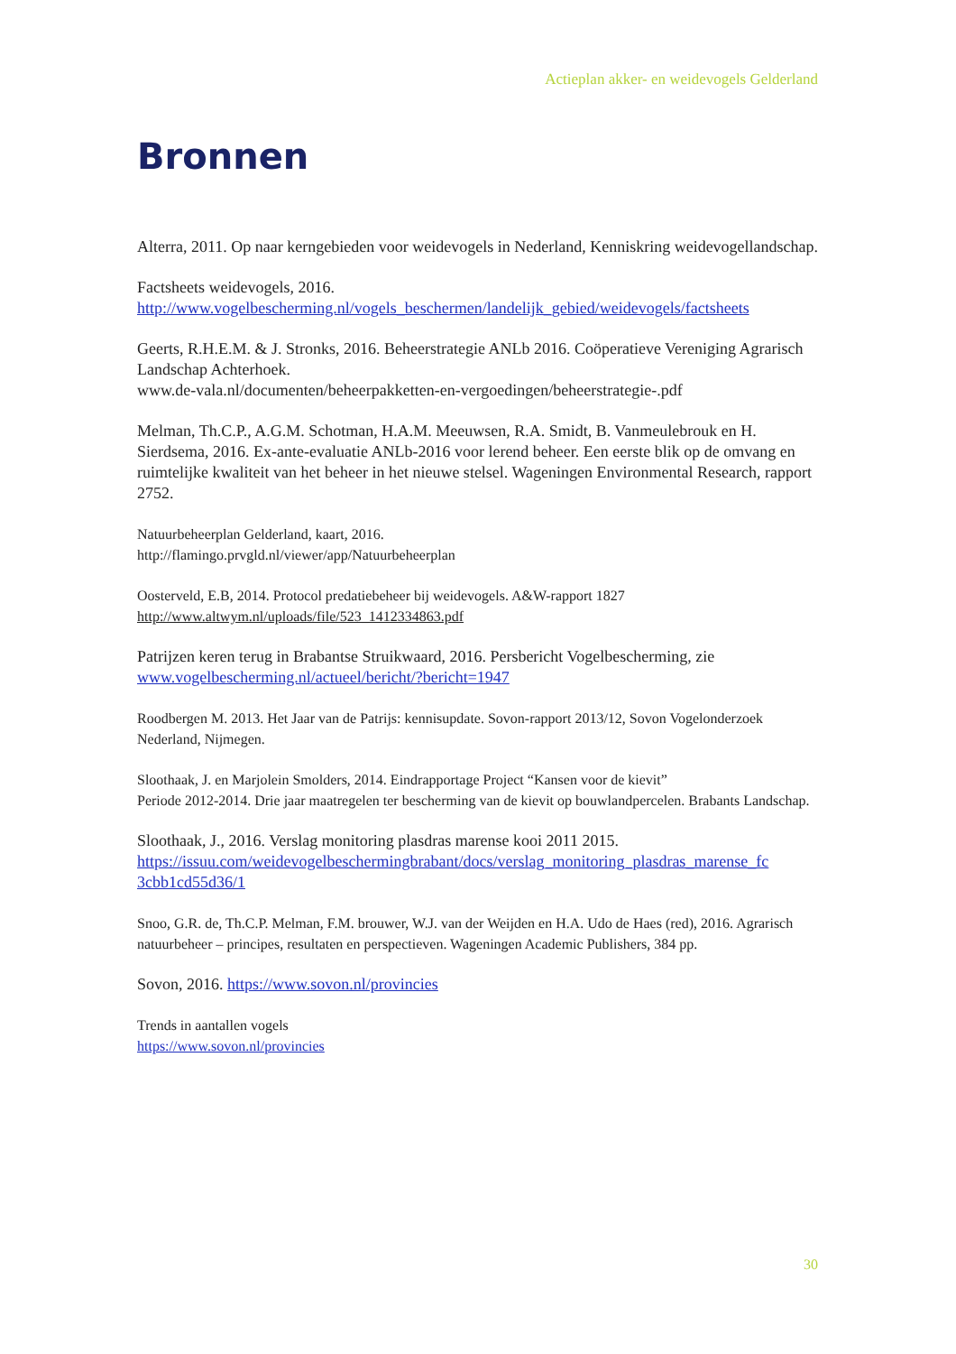Actieplan akker- en weidevogels Gelderland
Bronnen
Alterra, 2011. Op naar kerngebieden voor weidevogels in Nederland, Kenniskring weidevogellandschap.
Factsheets weidevogels, 2016.
http://www.vogelbescherming.nl/vogels_beschermen/landelijk_gebied/weidevogels/factsheets
Geerts, R.H.E.M. & J. Stronks, 2016. Beheerstrategie ANLb 2016. Coöperatieve Vereniging Agrarisch Landschap Achterhoek.
www.de-vala.nl/documenten/beheerpakketten-en-vergoedingen/beheerstrategie-.pdf
Melman, Th.C.P., A.G.M. Schotman, H.A.M. Meeuwsen, R.A. Smidt, B. Vanmeulebrouk en H. Sierdsema, 2016. Ex-ante-evaluatie ANLb-2016 voor lerend beheer. Een eerste blik op de omvang en ruimtelijke kwaliteit van het beheer in het nieuwe stelsel. Wageningen Environmental Research, rapport 2752.
Natuurbeheerplan Gelderland, kaart, 2016.
http://flamingo.prvgld.nl/viewer/app/Natuurbeheerplan
Oosterveld, E.B, 2014. Protocol predatiebeheer bij weidevogels. A&W-rapport 1827
http://www.altwym.nl/uploads/file/523_1412334863.pdf
Patrijzen keren terug in Brabantse Struikwaard, 2016. Persbericht Vogelbescherming, zie www.vogelbescherming.nl/actueel/bericht/?bericht=1947
Roodbergen M. 2013. Het Jaar van de Patrijs: kennisupdate. Sovon-rapport 2013/12, Sovon Vogelonderzoek Nederland, Nijmegen.
Sloothaak, J. en Marjolein Smolders, 2014. Eindrapportage Project “Kansen voor de kievit”
Periode 2012-2014. Drie jaar maatregelen ter bescherming van de kievit op bouwlandpercelen. Brabants Landschap.
Sloothaak, J., 2016. Verslag monitoring plasdras marense kooi 2011 2015.
https://issuu.com/weidevogelbeschermingbrabant/docs/verslag_monitoring_plasdras_marense_fc 3cbb1cd55d36/1
Snoo, G.R. de, Th.C.P. Melman, F.M. brouwer, W.J. van der Weijden en H.A. Udo de Haes (red), 2016. Agrarisch natuurbeheer – principes, resultaten en perspectieven. Wageningen Academic Publishers, 384 pp.
Sovon, 2016. https://www.sovon.nl/provincies
Trends in aantallen vogels
https://www.sovon.nl/provincies
30